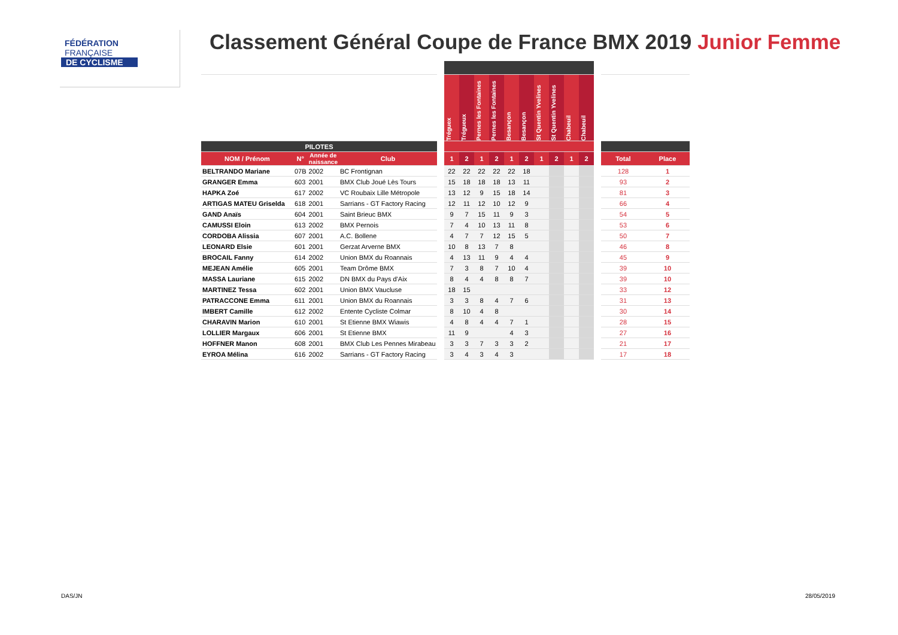FÉDÉRATION
FRANÇAISE
DE CYCLISME
Classement Général Coupe de France BMX 2019 Junior Femme
| | | | | | Tréguex | Trégueux | Pernes les Fontaines | Pernes les Fontaines | Besançon | Besançon | St Quentin Yvelines | St Quentin Yvelines | Chabeuil | Chabeuil | | | |
| --- | --- | --- | --- | --- | --- | --- | --- | --- | --- | --- | --- | --- | --- | --- | --- | --- | --- |
| PILOTES | | | | | | | | | | | | | | | | | |
| NOM / Prénom | N° | Année de naissance | Club | | 1 | 2 | 1 | 2 | 1 | 2 | 1 | 2 | 1 | 2 | | Total | Place |
| BELTRANDO Mariane | 07B | 2002 | BC Frontignan | | 22 | 22 | 22 | 22 | 22 | 18 | | | | | | 128 | 1 |
| GRANGER Emma | 603 | 2001 | BMX Club Joué Lès Tours | | 15 | 18 | 18 | 18 | 13 | 11 | | | | | | 93 | 2 |
| HAPKA Zoé | 617 | 2002 | VC Roubaix Lille Métropole | | 13 | 12 | 9 | 15 | 18 | 14 | | | | | | 81 | 3 |
| ARTIGAS MATEU Griselda | 618 | 2001 | Sarrians - GT Factory Racing | | 12 | 11 | 12 | 10 | 12 | 9 | | | | | | 66 | 4 |
| GAND Anaïs | 604 | 2001 | Saint Brieuc BMX | | 9 | 7 | 15 | 11 | 9 | 3 | | | | | | 54 | 5 |
| CAMUSSI Eloin | 613 | 2002 | BMX Pernois | | 7 | 4 | 10 | 13 | 11 | 8 | | | | | | 53 | 6 |
| CORDOBA Alissia | 607 | 2001 | A.C. Bollene | | 4 | 7 | 7 | 12 | 15 | 5 | | | | | | 50 | 7 |
| LEONARD Elsie | 601 | 2001 | Gerzat Arverne BMX | | 10 | 8 | 13 | 7 | 8 | | | | | | | 46 | 8 |
| BROCAIL Fanny | 614 | 2002 | Union BMX du Roannais | | 4 | 13 | 11 | 9 | 4 | 4 | | | | | | 45 | 9 |
| MEJEAN Amélie | 605 | 2001 | Team Drôme BMX | | 7 | 3 | 8 | 7 | 10 | 4 | | | | | | 39 | 10 |
| MASSA Lauriane | 615 | 2002 | DN BMX du Pays d'Aix | | 8 | 4 | 4 | 8 | 8 | 7 | | | | | | 39 | 10 |
| MARTINEZ Tessa | 602 | 2001 | Union BMX Vaucluse | | 18 | 15 | | | | | | | | | | 33 | 12 |
| PATRACCONE Emma | 611 | 2001 | Union BMX du Roannais | | 3 | 3 | 8 | 4 | 7 | 6 | | | | | | 31 | 13 |
| IMBERT Camille | 612 | 2002 | Entente Cycliste Colmar | | 8 | 10 | 4 | 8 | | | | | | | | 30 | 14 |
| CHARAVIN Marion | 610 | 2001 | St Etienne BMX Wiawis | | 4 | 8 | 4 | 4 | 7 | 1 | | | | | | 28 | 15 |
| LOLLIER Margaux | 606 | 2001 | St Etienne BMX | | 11 | 9 | | | 4 | 3 | | | | | | 27 | 16 |
| HOFFNER Manon | 608 | 2001 | BMX Club Les Pennes Mirabeau | | 3 | 3 | 7 | 3 | 3 | 2 | | | | | | 21 | 17 |
| EYROA Mélina | 616 | 2002 | Sarrians - GT Factory Racing | | 3 | 4 | 3 | 4 | 3 | | | | | | | 17 | 18 |
DAS/JN 28/05/2019